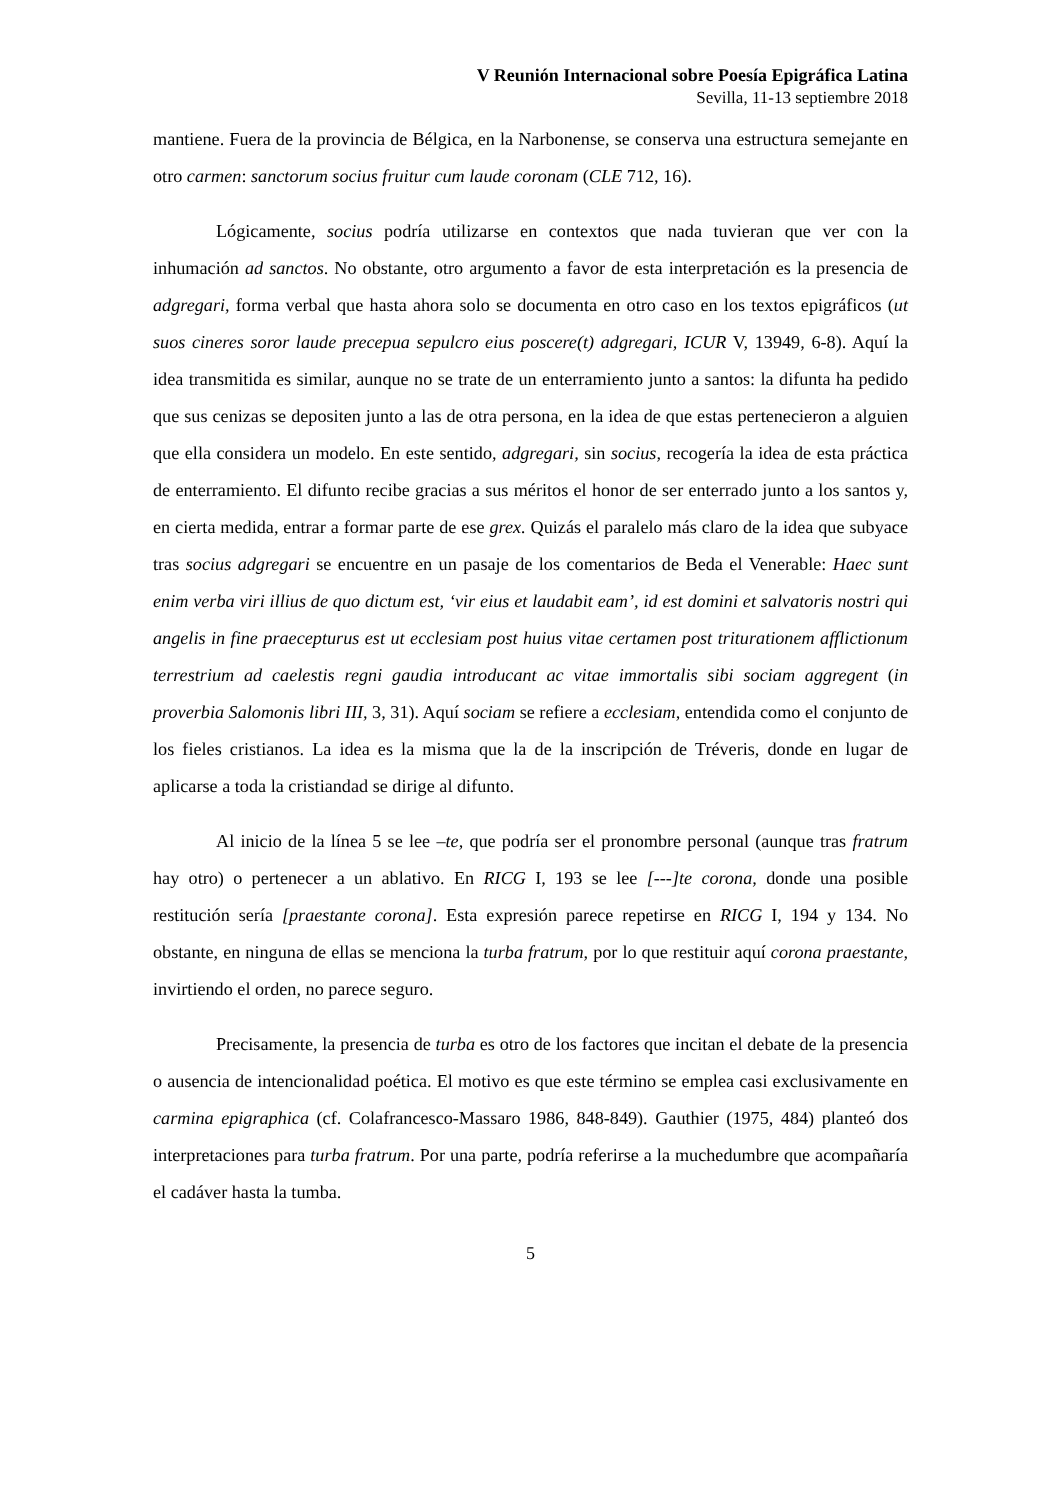V Reunión Internacional sobre Poesía Epigráfica Latina
Sevilla, 11-13 septiembre 2018
mantiene. Fuera de la provincia de Bélgica, en la Narbonense, se conserva una estructura semejante en otro carmen: sanctorum socius fruitur cum laude coronam (CLE 712, 16).
Lógicamente, socius podría utilizarse en contextos que nada tuvieran que ver con la inhumación ad sanctos. No obstante, otro argumento a favor de esta interpretación es la presencia de adgregari, forma verbal que hasta ahora solo se documenta en otro caso en los textos epigráficos (ut suos cineres soror laude precepua sepulcro eius poscere(t) adgregari, ICUR V, 13949, 6-8). Aquí la idea transmitida es similar, aunque no se trate de un enterramiento junto a santos: la difunta ha pedido que sus cenizas se depositen junto a las de otra persona, en la idea de que estas pertenecieron a alguien que ella considera un modelo. En este sentido, adgregari, sin socius, recogería la idea de esta práctica de enterramiento. El difunto recibe gracias a sus méritos el honor de ser enterrado junto a los santos y, en cierta medida, entrar a formar parte de ese grex. Quizás el paralelo más claro de la idea que subyace tras socius adgregari se encuentre en un pasaje de los comentarios de Beda el Venerable: Haec sunt enim verba viri illius de quo dictum est, ‘vir eius et laudabit eam’, id est domini et salvatoris nostri qui angelis in fine praecepturus est ut ecclesiam post huius vitae certamen post triturationem afflictionum terrestrium ad caelestis regni gaudia introducant ac vitae immortalis sibi sociam aggregent (in proverbia Salomonis libri III, 3, 31). Aquí sociam se refiere a ecclesiam, entendida como el conjunto de los fieles cristianos. La idea es la misma que la de la inscripción de Tréveris, donde en lugar de aplicarse a toda la cristiandad se dirige al difunto.
Al inicio de la línea 5 se lee –te, que podría ser el pronombre personal (aunque tras fratrum hay otro) o pertenecer a un ablativo. En RICG I, 193 se lee [---]te corona, donde una posible restitución sería [praestante corona]. Esta expresión parece repetirse en RICG I, 194 y 134. No obstante, en ninguna de ellas se menciona la turba fratrum, por lo que restituir aquí corona praestante, invirtiendo el orden, no parece seguro.
Precisamente, la presencia de turba es otro de los factores que incitan el debate de la presencia o ausencia de intencionalidad poética. El motivo es que este término se emplea casi exclusivamente en carmina epigraphica (cf. Colafrancesco-Massaro 1986, 848-849). Gauthier (1975, 484) planteó dos interpretaciones para turba fratrum. Por una parte, podría referirse a la muchedumbre que acompañaría el cadáver hasta la tumba.
5